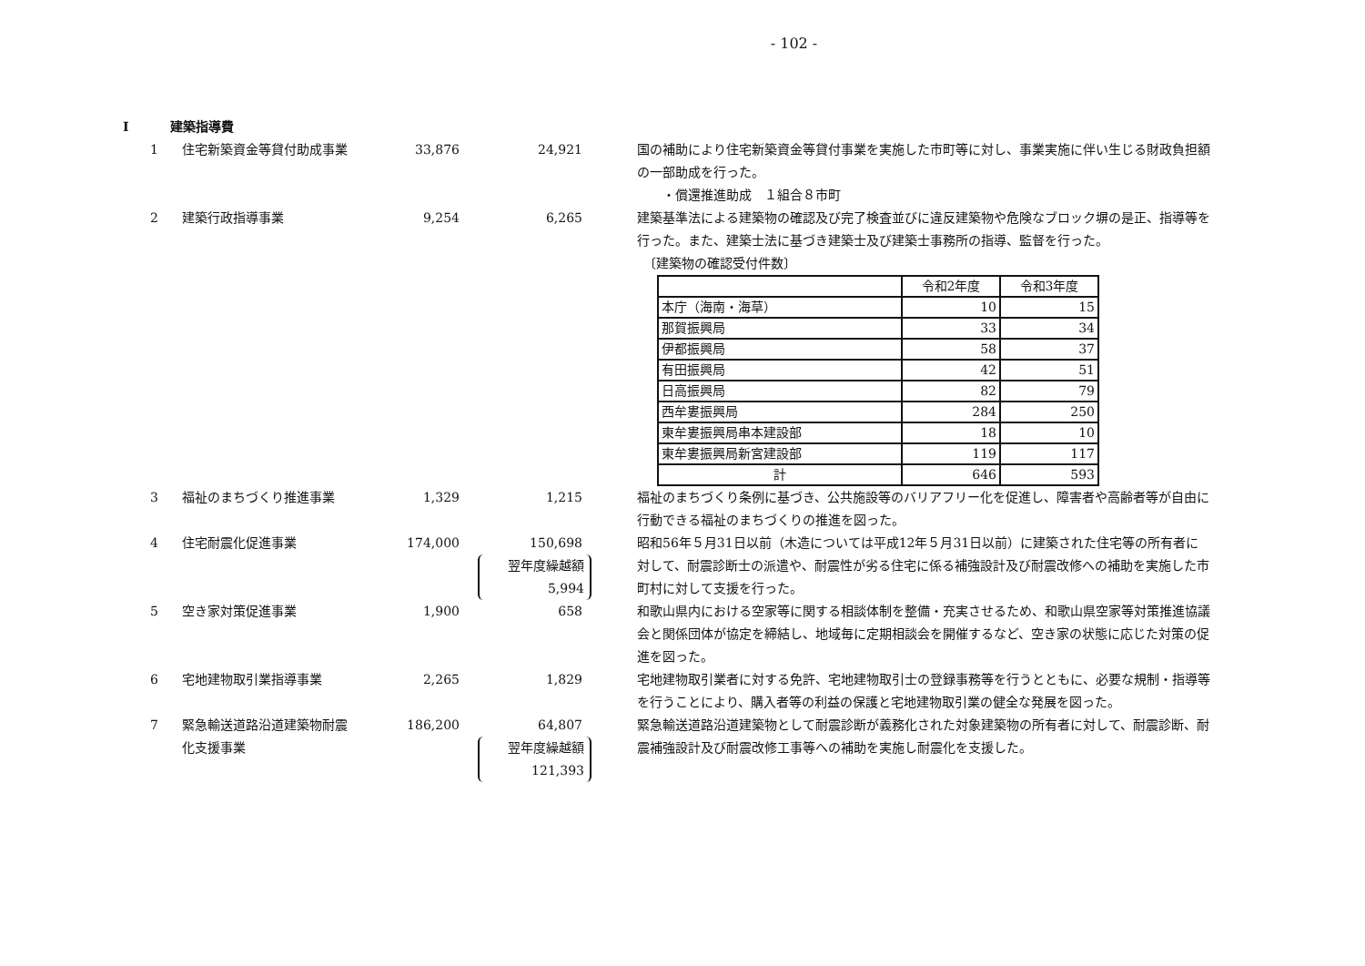- 102 -
Ⅰ 建築指導費
1 住宅新築資金等貸付助成事業 33,876 24,921 国の補助により住宅新築資金等貸付事業を実施した市町等に対し、事業実施に伴い生じる財政負担額の一部助成を行った。
　　・償還推進助成　１組合８市町
2 建築行政指導事業 9,254 6,265 建築基準法による建築物の確認及び完了検査並びに違反建築物や危険なブロック塀の是正、指導等を行った。また、建築士法に基づき建築士及び建築士事務所の指導、監督を行った。
　〔建築物の確認受付件数〕
| | 令和2年度 | 令和3年度 |
| 本庁（海南・海草） | 10 | 15 |
| 那賀振興局 | 33 | 34 |
| 伊都振興局 | 58 | 37 |
| 有田振興局 | 42 | 51 |
| 日高振興局 | 82 | 79 |
| 西牟婁振興局 | 284 | 250 |
| 東牟婁振興局串本建設部 | 18 | 10 |
| 東牟婁振興局新宮建設部 | 119 | 117 |
| 計 | 646 | 593 |
3 福祉のまちづくり推進事業 1,329 1,215 福祉のまちづくり条例に基づき、公共施設等のバリアフリー化を促進し、障害者や高齢者等が自由に行動できる福祉のまちづくりの推進を図った。
4 住宅耐震化促進事業 174,000 150,698
翌年度繰越額
5,994
昭和56年５月31日以前（木造については平成12年５月31日以前）に建築された住宅等の所有者に対して、耐震診断士の派遣や、耐震性が劣る住宅に係る補強設計及び耐震改修への補助を実施した市町村に対して支援を行った。
5 空き家対策促進事業 1,900 658 和歌山県内における空家等に関する相談体制を整備・充実させるため、和歌山県空家等対策推進協議会と関係団体が協定を締結し、地域毎に定期相談会を開催するなど、空き家の状態に応じた対策の促進を図った。
6 宅地建物取引業指導事業 2,265 1,829 宅地建物取引業者に対する免許、宅地建物取引士の登録事務等を行うとともに、必要な規制・指導等を行うことにより、購入者等の利益の保護と宅地建物取引業の健全な発展を図った。
7 緊急輸送道路沿道建築物耐震化支援事業
186,200 64,807
翌年度繰越額
121,393
緊急輸送道路沿道建築物として耐震診断が義務化された対象建築物の所有者に対して、耐震診断、耐震補強設計及び耐震改修工事等への補助を実施し耐震化を支援した。